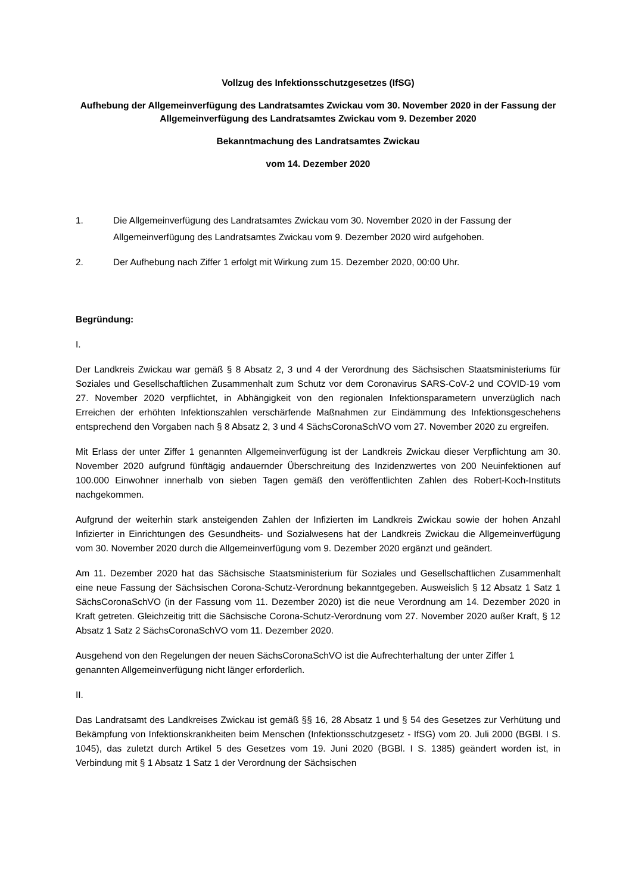Vollzug des Infektionsschutzgesetzes (IfSG)
Aufhebung der Allgemeinverfügung des Landratsamtes Zwickau vom 30. November 2020 in der Fassung der Allgemeinverfügung des Landratsamtes Zwickau vom 9. Dezember 2020
Bekanntmachung des Landratsamtes Zwickau
vom 14. Dezember 2020
1. Die Allgemeinverfügung des Landratsamtes Zwickau vom 30. November 2020 in der Fassung der Allgemeinverfügung des Landratsamtes Zwickau vom 9. Dezember 2020 wird aufgehoben.
2. Der Aufhebung nach Ziffer 1 erfolgt mit Wirkung zum 15. Dezember 2020, 00:00 Uhr.
Begründung:
I.
Der Landkreis Zwickau war gemäß § 8 Absatz 2, 3 und 4 der Verordnung des Sächsischen Staatsministeriums für Soziales und Gesellschaftlichen Zusammenhalt zum Schutz vor dem Coronavirus SARS-CoV-2 und COVID-19 vom 27. November 2020 verpflichtet, in Abhängigkeit von den regionalen Infektionsparametern unverzüglich nach Erreichen der erhöhten Infektionszahlen verschärfende Maßnahmen zur Eindämmung des Infektionsgeschehens entsprechend den Vorgaben nach § 8 Absatz 2, 3 und 4 SächsCoronaSchVO vom 27. November 2020 zu ergreifen.
Mit Erlass der unter Ziffer 1 genannten Allgemeinverfügung ist der Landkreis Zwickau dieser Verpflichtung am 30. November 2020 aufgrund fünftägig andauernder Überschreitung des Inzidenzwertes von 200 Neuinfektionen auf 100.000 Einwohner innerhalb von sieben Tagen gemäß den veröffentlichten Zahlen des Robert-Koch-Instituts nachgekommen.
Aufgrund der weiterhin stark ansteigenden Zahlen der Infizierten im Landkreis Zwickau sowie der hohen Anzahl Infizierter in Einrichtungen des Gesundheits- und Sozialwesens hat der Landkreis Zwickau die Allgemeinverfügung vom 30. November 2020 durch die Allgemeinverfügung vom 9. Dezember 2020 ergänzt und geändert.
Am 11. Dezember 2020 hat das Sächsische Staatsministerium für Soziales und Gesellschaftlichen Zusammenhalt eine neue Fassung der Sächsischen Corona-Schutz-Verordnung bekanntgegeben. Ausweislich § 12 Absatz 1 Satz 1 SächsCoronaSchVO (in der Fassung vom 11. Dezember 2020) ist die neue Verordnung am 14. Dezember 2020 in Kraft getreten. Gleichzeitig tritt die Sächsische Corona-Schutz-Verordnung vom 27. November 2020 außer Kraft, § 12 Absatz 1 Satz 2 SächsCoronaSchVO vom 11. Dezember 2020.
Ausgehend von den Regelungen der neuen SächsCoronaSchVO ist die Aufrechterhaltung der unter Ziffer 1 genannten Allgemeinverfügung nicht länger erforderlich.
II.
Das Landratsamt des Landkreises Zwickau ist gemäß §§ 16, 28 Absatz 1 und § 54 des Gesetzes zur Verhütung und Bekämpfung von Infektionskrankheiten beim Menschen (Infektionsschutzgesetz - IfSG) vom 20. Juli 2000 (BGBl. I S. 1045), das zuletzt durch Artikel 5 des Gesetzes vom 19. Juni 2020 (BGBl. I S. 1385) geändert worden ist, in Verbindung mit § 1 Absatz 1 Satz 1 der Verordnung der Sächsischen